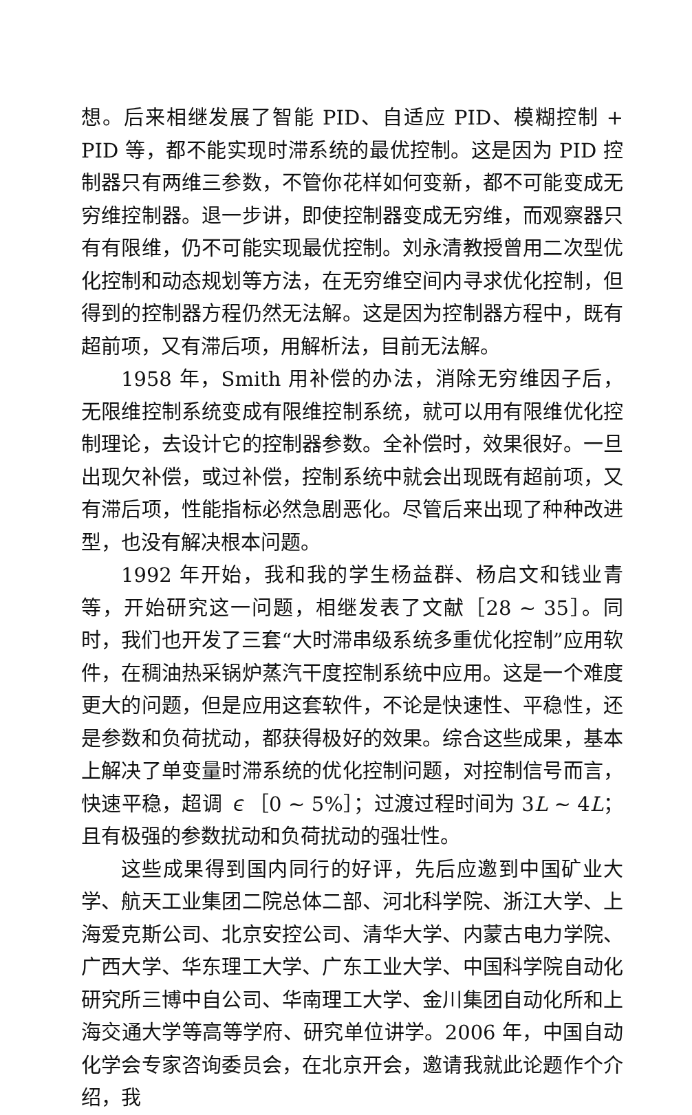想。后来相继发展了智能 PID、自适应 PID、模糊控制 + PID 等，都不能实现时滞系统的最优控制。这是因为 PID 控制器只有两维三参数，不管你花样如何变新，都不可能变成无穷维控制器。退一步讲，即使控制器变成无穷维，而观察器只有有限维，仍不可能实现最优控制。刘永清教授曾用二次型优化控制和动态规划等方法，在无穷维空间内寻求优化控制，但得到的控制器方程仍然无法解。这是因为控制器方程中，既有超前项，又有滞后项，用解析法，目前无法解。
1958 年，Smith 用补偿的办法，消除无穷维因子后，无限维控制系统变成有限维控制系统，就可以用有限维优化控制理论，去设计它的控制器参数。全补偿时，效果很好。一旦出现欠补偿，或过补偿，控制系统中就会出现既有超前项，又有滞后项，性能指标必然急剧恶化。尽管后来出现了种种改进型，也没有解决根本问题。
1992 年开始，我和我的学生杨益群、杨启文和钱业青等，开始研究这一问题，相继发表了文献［28 ~ 35］。同时，我们也开发了三套“大时滞串级系统多重优化控制”应用软件，在稠油热采锅炉蒸汽干度控制系统中应用。这是一个难度更大的问题，但是应用这套软件，不论是快速性、平稳性，还是参数和负荷扰动，都获得极好的效果。综合这些成果，基本上解决了单变量时滞系统的优化控制问题，对控制信号而言，快速平稳，超调 ∊［0 ~ 5%］；过渡过程时间为 3L ~ 4L；且有极强的参数扰动和负荷扰动的强壮性。
这些成果得到国内同行的好评，先后应邀到中国矿业大学、航天工业集团二院总体二部、河北科学院、浙江大学、上海爱克斯公司、北京安控公司、清华大学、内蒙古电力学院、广西大学、华东理工大学、广东工业大学、中国科学院自动化研究所三博中自公司、华南理工大学、金川集团自动化所和上海交通大学等高等学府、研究单位讲学。2006 年，中国自动化学会专家咨询委员会，在北京开会，邀请我就此论题作个介绍，我